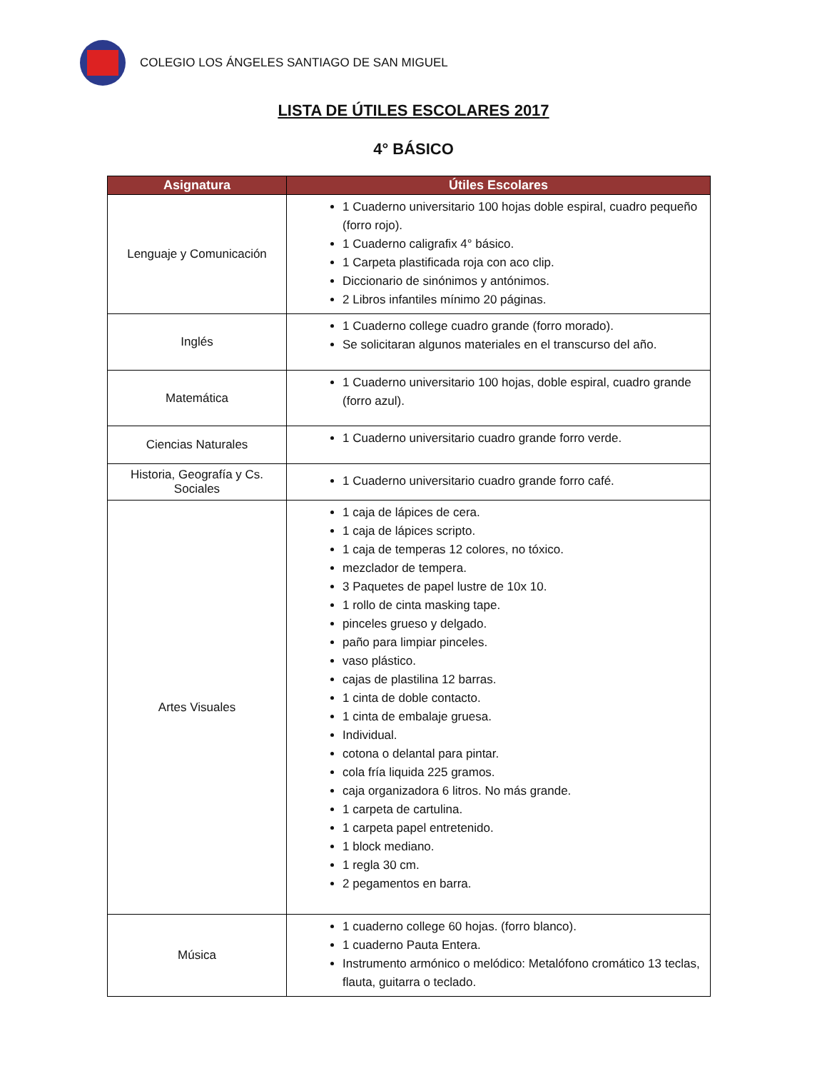COLEGIO LOS ÁNGELES SANTIAGO DE SAN MIGUEL
LISTA DE ÚTILES ESCOLARES 2017
4° BÁSICO
| Asignatura | Útiles Escolares |
| --- | --- |
| Lenguaje y Comunicación | 1 Cuaderno universitario 100 hojas doble espiral, cuadro pequeño (forro rojo). 1 Cuaderno caligrafix 4° básico. 1 Carpeta plastificada roja con aco clip. Diccionario de sinónimos y antónimos. 2 Libros infantiles mínimo 20 páginas. |
| Inglés | 1 Cuaderno college cuadro grande (forro morado). Se solicitaran algunos materiales en el transcurso del año. |
| Matemática | 1 Cuaderno universitario 100 hojas, doble espiral, cuadro grande (forro azul). |
| Ciencias Naturales | 1 Cuaderno universitario cuadro grande forro verde. |
| Historia, Geografía y Cs. Sociales | 1 Cuaderno universitario cuadro grande forro café. |
| Artes Visuales | 1 caja de lápices de cera. 1 caja de lápices scripto. 1 caja de temperas 12 colores, no tóxico. mezclador de tempera. 3 Paquetes de papel lustre de 10x 10. 1 rollo de cinta masking tape. pinceles grueso y delgado. paño para limpiar pinceles. vaso plástico. cajas de plastilina 12 barras. 1 cinta de doble contacto. 1 cinta de embalaje gruesa. Individual. cotona o delantal para pintar. cola fría liquida 225 gramos. caja organizadora 6 litros. No más grande. 1 carpeta de cartulina. 1 carpeta papel entretenido. 1 block mediano. 1 regla 30 cm. 2 pegamentos en barra. |
| Música | 1 cuaderno college 60 hojas. (forro blanco). 1 cuaderno Pauta Entera. Instrumento armónico o melódico: Metalófono cromático 13 teclas, flauta, guitarra o teclado. |